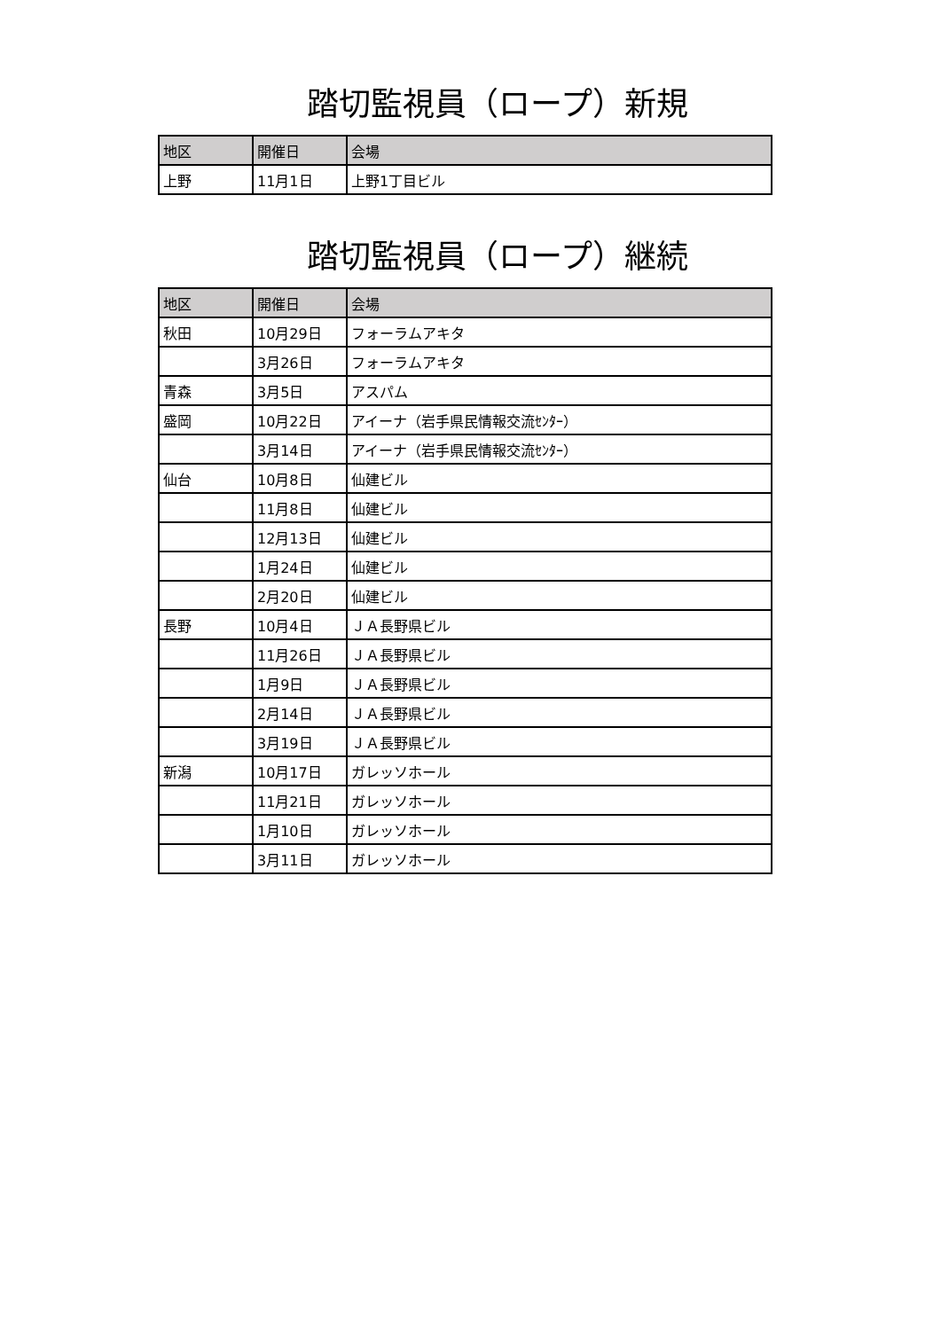踏切監視員（ロープ）新規
| 地区 | 開催日 | 会場 |
| --- | --- | --- |
| 上野 | 11月1日 | 上野1丁目ビル |
踏切監視員（ロープ）継続
| 地区 | 開催日 | 会場 |
| --- | --- | --- |
| 秋田 | 10月29日 | フォーラムアキタ |
| | 3月26日 | フォーラムアキタ |
| 青森 | 3月5日 | アスパム |
| 盛岡 | 10月22日 | アイーナ（岩手県民情報交流ｾﾝﾀｰ） |
| | 3月14日 | アイーナ（岩手県民情報交流ｾﾝﾀｰ） |
| 仙台 | 10月8日 | 仙建ビル |
| | 11月8日 | 仙建ビル |
| | 12月13日 | 仙建ビル |
| | 1月24日 | 仙建ビル |
| | 2月20日 | 仙建ビル |
| 長野 | 10月4日 | ＪＡ長野県ビル |
| | 11月26日 | ＪＡ長野県ビル |
| | 1月9日 | ＪＡ長野県ビル |
| | 2月14日 | ＪＡ長野県ビル |
| | 3月19日 | ＪＡ長野県ビル |
| 新潟 | 10月17日 | ガレッソホール |
| | 11月21日 | ガレッソホール |
| | 1月10日 | ガレッソホール |
| | 3月11日 | ガレッソホール |